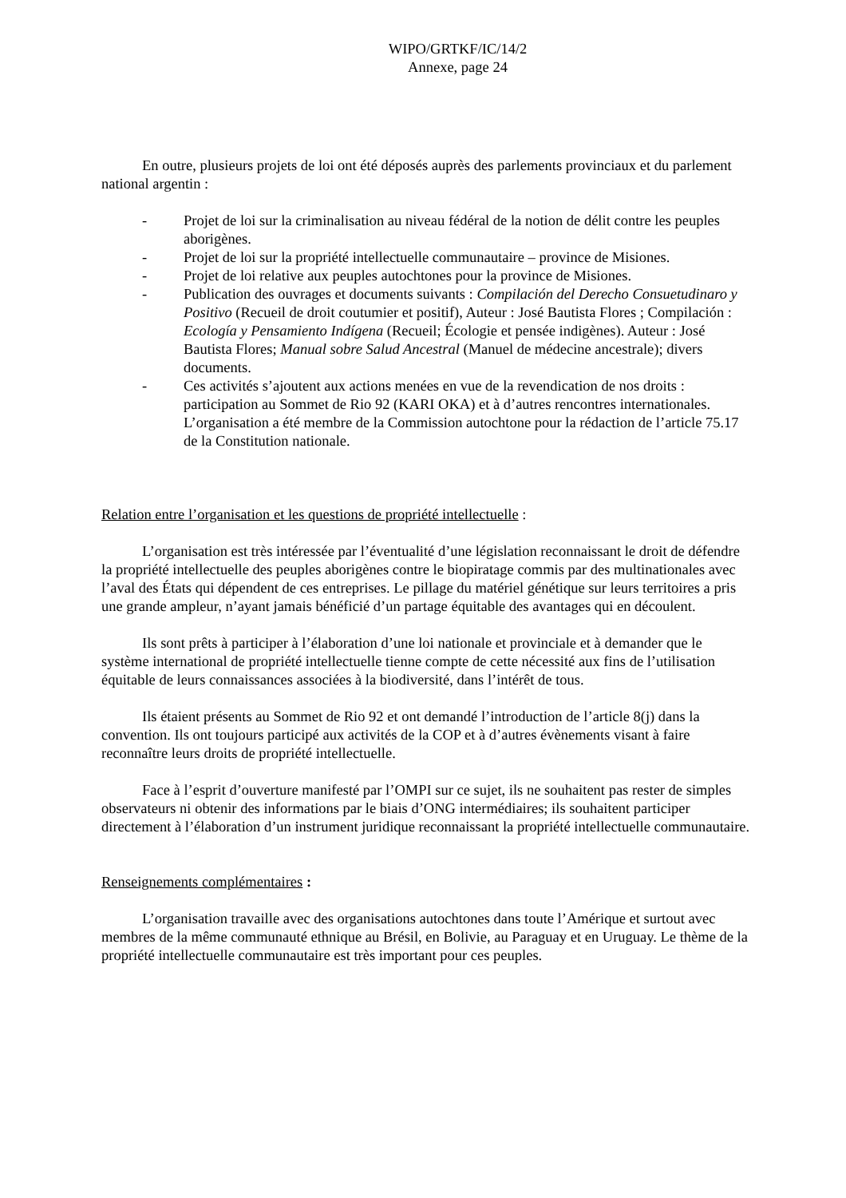WIPO/GRTKF/IC/14/2
Annexe, page 24
En outre, plusieurs projets de loi ont été déposés auprès des parlements provinciaux et du parlement national argentin :
- Projet de loi sur la criminalisation au niveau fédéral de la notion de délit contre les peuples aborigènes.
- Projet de loi sur la propriété intellectuelle communautaire – province de Misiones.
- Projet de loi relative aux peuples autochtones pour la province de Misiones.
- Publication des ouvrages et documents suivants : Compilación del Derecho Consuetudinaro y Positivo (Recueil de droit coutumier et positif), Auteur : José Bautista Flores ; Compilación : Ecología y Pensamiento Indígena (Recueil; Écologie et pensée indigènes). Auteur : José Bautista Flores; Manual sobre Salud Ancestral (Manuel de médecine ancestrale); divers documents.
- Ces activités s’ajoutent aux actions menées en vue de la revendication de nos droits : participation au Sommet de Rio 92 (KARI OKA) et à d’autres rencontres internationales. L’organisation a été membre de la Commission autochtone pour la rédaction de l’article 75.17 de la Constitution nationale.
Relation entre l’organisation et les questions de propriété intellectuelle :
L’organisation est très intéressée par l’éventualité d’une législation reconnaissant le droit de défendre la propriété intellectuelle des peuples aborigènes contre le biopiratage commis par des multinationales avec l’aval des États qui dépendent de ces entreprises. Le pillage du matériel génétique sur leurs territoires a pris une grande ampleur, n’ayant jamais bénéficié d’un partage équitable des avantages qui en découlent.
Ils sont prêts à participer à l’élaboration d’une loi nationale et provinciale et à demander que le système international de propriété intellectuelle tienne compte de cette nécessité aux fins de l’utilisation équitable de leurs connaissances associées à la biodiversité, dans l’intérêt de tous.
Ils étaient présents au Sommet de Rio 92 et ont demandé l’introduction de l’article 8(j) dans la convention. Ils ont toujours participé aux activités de la COP et à d’autres évènements visant à faire reconnaître leurs droits de propriété intellectuelle.
Face à l’esprit d’ouverture manifesté par l’OMPI sur ce sujet, ils ne souhaitent pas rester de simples observateurs ni obtenir des informations par le biais d’ONG intermédiaires; ils souhaitent participer directement à l’élaboration d’un instrument juridique reconnaissant la propriété intellectuelle communautaire.
Renseignements complémentaires :
L’organisation travaille avec des organisations autochtones dans toute l’Amérique et surtout avec membres de la même communauté ethnique au Brésil, en Bolivie, au Paraguay et en Uruguay. Le thème de la propriété intellectuelle communautaire est très important pour ces peuples.